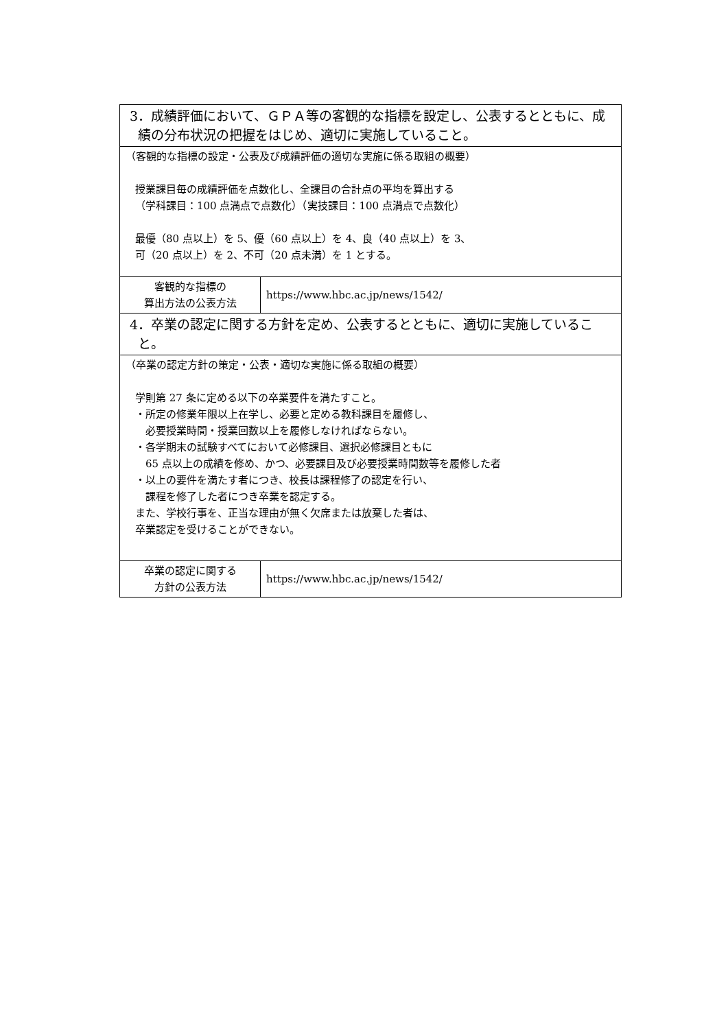| 3．成績評価において、ＧＰＡ等の客観的な指標を設定し、公表するとともに、成績の分布状況の把握をはじめ、適切に実施していること。 | |
| （客観的な指標の設定・公表及び成績評価の適切な実施に係る取組の概要） 授業課目毎の成績評価を点数化し、全課目の合計点の平均を算出する （学科課目：100 点満点で点数化）（実技課目：100 点満点で点数化） 最優（80 点以上）を 5、優（60 点以上）を 4、良（40 点以上）を 3、 可（20 点以上）を 2、不可（20 点未満）を 1 とする。 | |
| 客観的な指標の 算出方法の公表方法 | https://www.hbc.ac.jp/news/1542/ |
| 4．卒業の認定に関する方針を定め、公表するとともに、適切に実施していること。 | |
| （卒業の認定方針の策定・公表・適切な実施に係る取組の概要） 学則第 27 条に定める以下の卒業要件を満たすこと。 ・所定の修業年限以上在学し、必要と定める教科課目を履修し、 必要授業時間・授業回数以上を履修しなければならない。 ・各学期末の試験すべてにおいて必修課目、選択必修課目ともに 65 点以上の成績を修め、かつ、必要課目及び必要授業時間数等を履修した者 ・以上の要件を満たす者につき、校長は課程修了の認定を行い、 課程を修了した者につき卒業を認定する。 また、学校行事を、正当な理由が無く欠席または放棄した者は、 卒業認定を受けることができない。 | |
| 卒業の認定に関する 方針の公表方法 | https://www.hbc.ac.jp/news/1542/ |